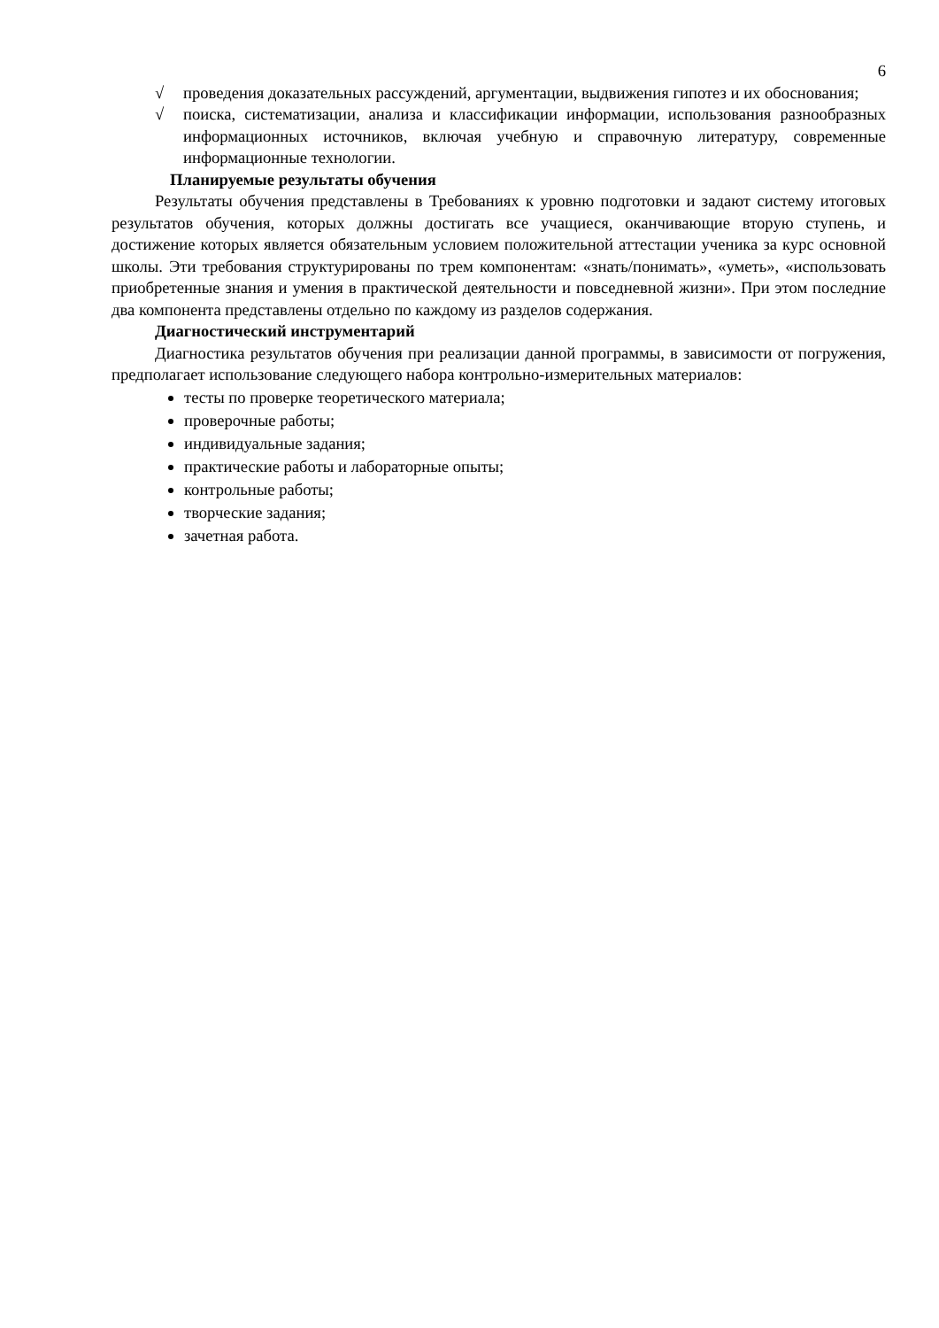6
√ проведения доказательных рассуждений, аргументации, выдвижения гипотез и их обоснования;
√ поиска, систематизации, анализа и классификации информации, использования разнообразных информационных источников, включая учебную и справочную литературу, современные информационные технологии.
Планируемые результаты обучения
Результаты обучения представлены в Требованиях к уровню подготовки и задают систему итоговых результатов обучения, которых должны достигать все учащиеся, оканчивающие вторую ступень, и достижение которых является обязательным условием положительной аттестации ученика за курс основной школы. Эти требования структурированы по трем компонентам: «знать/понимать», «уметь», «использовать приобретенные знания и умения в практической деятельности и повседневной жизни». При этом последние два компонента представлены отдельно по каждому из разделов содержания.
Диагностический инструментарий
Диагностика результатов обучения при реализации данной программы, в зависимости от погружения, предполагает использование следующего набора контрольно-измерительных материалов:
тесты по проверке теоретического материала;
проверочные работы;
индивидуальные задания;
практические работы и лабораторные опыты;
контрольные работы;
творческие задания;
зачетная работа.